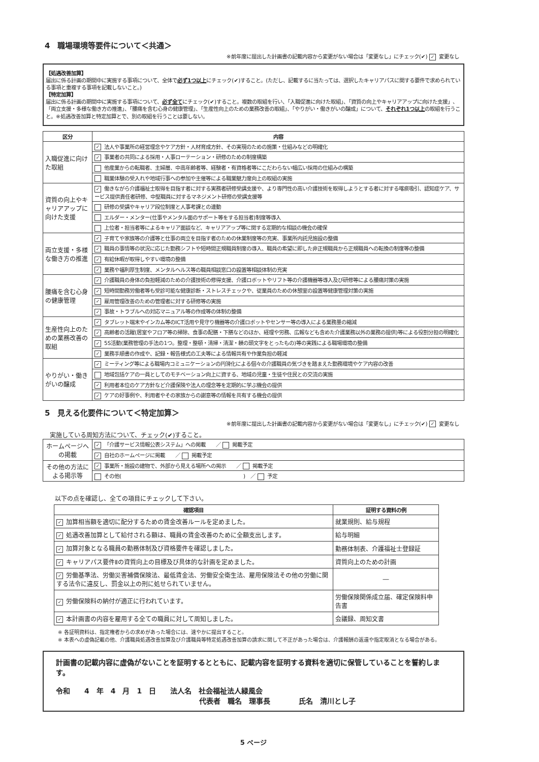4　職場環境等要件について＜共通＞
※前年度に提出した計画書の記載内容から変更がない場合は「変更なし」にチェック(✔) ✓ 変更なし
【処遇改善加算】
届出に係る計画の期間中に実施する事項について、全体で必ず1つ以上にチェック(✔)すること。(ただし、記載するに当たっては、選択したキャリアパスに関する要件で求められている事項と重複する事項を記載しないこと。)
【特定加算】
届出に係る計画の期間中に実施する事項について、必ず全てにチェック(✔)すること。複数の取組を行い、「入職促進に向けた取組」、「資質の向上やキャリアアップに向けた支援」、「両立支援・多様な働き方の推進」、「腰痛を含む心身の健康管理」、「生産性向上のための業務改善の取組」、「やりがい・働きがいの醸成」について、それぞれ1つ以上の取組を行うこと。※処遇改善加算と特定加算とで、別の取組を行うことは要しない。
| 区分 | 内容 |
| --- | --- |
| 入職促進に向けた取組 | ✓ 法人や事業所の経営理念やケア方針・人材育成方針、その実現のための施策・仕組みなどの明確化 |
| | ✓ 事業者の共同による採用・人事ローテーション・研修のための制度構築 |
| | 他産業からの転職者、主婦層、中高年齢者等、経験者・有資格者等にこだわらない幅広い採用の仕組みの構築 |
| | 職業体験の受入れや地域行事への参加や主催等による職業魅力度向上の取組の実施 |
| 資質の向上やキャリアアップに向けた支援 | ✓ 働きながら介護福祉士取得を目指す者に対する実務者研修受講支援や、より専門性の高い介護技術を取得しようとする者に対する喀痰吸引、認知症ケア、サービス提供責任者研修、中堅職員に対するマネジメント研修の受講支援等 |
| | 研修の受講やキャリア段位制度と人事考課との連動 |
| | エルダー・メンター(仕事やメンタル面のサポート等をする担当者)制度等導入 |
| | 上位者・担当者等によるキャリア面談など、キャリアアップ等に関する定期的な相談の機会の確保 |
| 両立支援・多様な働き方の推進 | ✓ 子育てや家族等の介護等と仕事の両立を目指す者のための休業制度等の充実、事業所内託児施設の整備 |
| | ✓ 職員の事情等の状況に応じた勤務シフトや短時間正規職員制度の導入、職員の希望に即した非正規職員から正規職員への転換の制度等の整備 |
| | ✓ 有給休暇が取得しやすい環境の整備 |
| | ✓ 業務や福利厚生制度、メンタルヘルス等の職員相談窓口の設置等相談体制の充実 |
| 腰痛を含む心身の健康管理 | ✓ 介護職員の身体の負担軽減のための介護技術の修得支援、介護ロボットやリフト等の介護機器等導入及び研修等による腰痛対策の実施 |
| | ✓ 短時間勤務労働者等も受診可能な健康診断・ストレスチェックや、従業員のための休憩室の設置等健康管理対策の実施 |
| | ✓ 雇用管理改善のための管理者に対する研修等の実施 |
| | ✓ 事故・トラブルへの対応マニュアル等の作成等の体制の整備 |
| 生産性向上のための業務改善の取組 | ✓ タブレット端末やインカム等のICT活用や見守り機器等の介護ロボットやセンサー等の導入による業務量の縮減 |
| | ✓ 高齢者の活躍(居室やフロア等の掃除、食事の配膳・下膳などのほか、経理や労務、広報なども含めた介護業務以外の業務の提供)等による役割分担の明確化 |
| | ✓ 5S活動(業務管理の手法の1つ。整理・整頓・清掃・清潔・躾の頭文字をとったもの)等の実践による職場環境の整備 |
| | ✓ 業務手順書の作成や、記録・報告様式の工夫等による情報共有や作業負担の軽減 |
| やりがい・働きがいの醸成 | ✓ ミーティング等による職場内コミュニケーションの円滑化による個々の介護職員の気づきを踏まえた勤務環境やケア内容の改善 |
| | 地域包括ケアの一員としてのモチベーション向上に資する、地域の児童・生徒や住民との交流の実施 |
| | ✓ 利用者本位のケア方針など介護保険や法人の理念等を定期的に学ぶ機会の提供 |
| | ✓ ケアの好事例や、利用者やその家族からの謝意等の情報を共有する機会の提供 |
5　見える化要件について＜特定加算＞
※前年度に提出した計画書の記載内容から変更がない場合は「変更なし」にチェック(✔) ✓ 変更なし
実施している周知方法について、チェック(✔)すること。
| ホームページへの掲載 | ✓ 「介護サービス情報公表システム」への掲載 ／ 掲載予定 |
| | ✓ 自社のホームページに掲載 ／ 掲載予定 |
| その他の方法による掲示等 | ✓ 事業所・施設の建物で、外部から見える場所への掲示 ／ 掲載予定 |
| | その他( ) ／ 予定 |
以下の点を確認し、全ての項目にチェックして下さい。
| 確認項目 | 証明する資料の例 |
| --- | --- |
| ✓ 加算相当額を適切に配分するための賃金改善ルールを定めました。 | 就業規則、給与規程 |
| ✓ 処遇改善加算として給付される額は、職員の賃金改善のために全額支出します。 | 給与明細 |
| ✓ 加算対象となる職員の勤務体制及び資格要件を確認しました。 | 勤務体制表、介護福祉士登録証 |
| ✓ キャリアパス要件Ⅱの資質向上の目標及び具体的な計画を定めました。 | 資質向上のための計画 |
| ✓ 労働基準法、労働災害補償保険法、最低賃金法、労働安全衛生法、雇用保険法その他の労働に関する法令に違反し、罰金以上の刑に処せられていません。 | ― |
| ✓ 労働保険料の納付が適正に行われています。 | 労働保険関係成立届、確定保険料申告書 |
| ✓ 本計画書の内容を雇用する全ての職員に対して周知しました。 | 会議録、周知文書 |
※ 各証明資料は、指定権者からの求めがあった場合には、速やかに提出すること。
※ 本表への虚偽記載の他、介護職員処遇改善加算及び介護職員等特定処遇改善加算の請求に関して不正があった場合は、介護報酬の返還や指定取消となる場合がある。
計画書の記載内容に虚偽がないことを証明するとともに、記載内容を証明する資料を適切に保管していることを誓約します。
令和　　4　年　4　月　1　日　　法人名　社会福祉法人緑風会
代表者　職名　理事長　　　　氏名　清川とし子
5 ページ